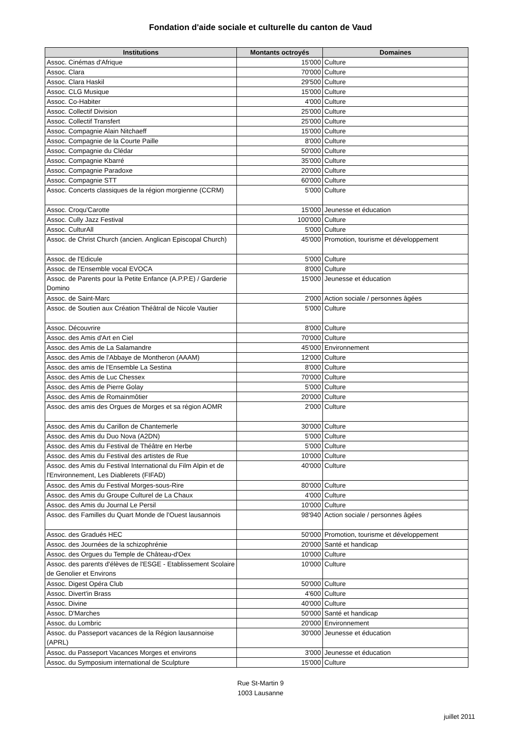Fondation d'aide sociale et culturelle du canton de Vaud
| Institutions | Montants octroyés | Domaines |
| --- | --- | --- |
| Assoc. Cinémas d'Afrique | 15'000 | Culture |
| Assoc. Clara | 70'000 | Culture |
| Assoc. Clara Haskil | 29'500 | Culture |
| Assoc. CLG Musique | 15'000 | Culture |
| Assoc. Co-Habiter | 4'000 | Culture |
| Assoc. Collectif Division | 25'000 | Culture |
| Assoc. Collectif Transfert | 25'000 | Culture |
| Assoc. Compagnie Alain Nitchaeff | 15'000 | Culture |
| Assoc. Compagnie de la Courte Paille | 8'000 | Culture |
| Assoc. Compagnie du Clédar | 50'000 | Culture |
| Assoc. Compagnie Kbarré | 35'000 | Culture |
| Assoc. Compagnie Paradoxe | 20'000 | Culture |
| Assoc. Compagnie STT | 60'000 | Culture |
| Assoc. Concerts classiques de la région morgienne (CCRM) | 5'000 | Culture |
| Assoc. Croqu'Carotte | 15'000 | Jeunesse et éducation |
| Assoc. Cully Jazz Festival | 100'000 | Culture |
| Assoc. CulturAll | 5'000 | Culture |
| Assoc. de Christ Church (ancien. Anglican Episcopal Church) | 45'000 | Promotion, tourisme et développement |
| Assoc. de l'Edicule | 5'000 | Culture |
| Assoc. de l'Ensemble vocal EVOCA | 8'000 | Culture |
| Assoc. de Parents pour la Petite Enfance (A.P.P.E) / Garderie Domino | 15'000 | Jeunesse et éducation |
| Assoc. de Saint-Marc | 2'000 | Action sociale / personnes âgées |
| Assoc. de Soutien aux Création Théâtral de Nicole Vautier | 5'000 | Culture |
| Assoc. Découvrire | 8'000 | Culture |
| Assoc. des Amis d'Art en Ciel | 70'000 | Culture |
| Assoc. des Amis de La Salamandre | 45'000 | Environnement |
| Assoc. des Amis de l'Abbaye de Montheron (AAAM) | 12'000 | Culture |
| Assoc. des amis de l'Ensemble La Sestina | 8'000 | Culture |
| Assoc. des Amis de Luc Chessex | 70'000 | Culture |
| Assoc. des Amis de Pierre Golay | 5'000 | Culture |
| Assoc. des Amis de Romainmôtier | 20'000 | Culture |
| Assoc. des amis des Orgues de Morges et sa région AOMR | 2'000 | Culture |
| Assoc. des Amis du Carillon de Chantemerle | 30'000 | Culture |
| Assoc. des Amis du Duo Nova (A2DN) | 5'000 | Culture |
| Assoc. des Amis du Festival de Théâtre en Herbe | 5'000 | Culture |
| Assoc. des Amis du Festival des artistes de Rue | 10'000 | Culture |
| Assoc. des Amis du Festival International du Film Alpin et de l'Environnement, Les Diablerets (FIFAD) | 40'000 | Culture |
| Assoc. des Amis du Festival Morges-sous-Rire | 80'000 | Culture |
| Assoc. des Amis du Groupe Culturel de La Chaux | 4'000 | Culture |
| Assoc. des Amis du Journal Le Persil | 10'000 | Culture |
| Assoc. des Familles du Quart Monde de l'Ouest lausannois | 98'940 | Action sociale / personnes âgées |
| Assoc. des Gradués HEC | 50'000 | Promotion, tourisme et développement |
| Assoc. des Journées de la schizophrénie | 20'000 | Santé et handicap |
| Assoc. des Orgues du Temple de Château-d'Oex | 10'000 | Culture |
| Assoc. des parents d'élèves de l'ESGE - Etablissement Scolaire de Genolier et Environs | 10'000 | Culture |
| Assoc. Digest Opéra Club | 50'000 | Culture |
| Assoc. Divert'in Brass | 4'600 | Culture |
| Assoc. Divine | 40'000 | Culture |
| Assoc. D'Marches | 50'000 | Santé et handicap |
| Assoc. du Lombric | 20'000 | Environnement |
| Assoc. du Passeport vacances de la Région lausannoise (APRL) | 30'000 | Jeunesse et éducation |
| Assoc. du Passeport Vacances Morges et environs | 3'000 | Jeunesse et éducation |
| Assoc. du Symposium international de Sculpture | 15'000 | Culture |
Rue St-Martin 9
1003 Lausanne
juillet 2011